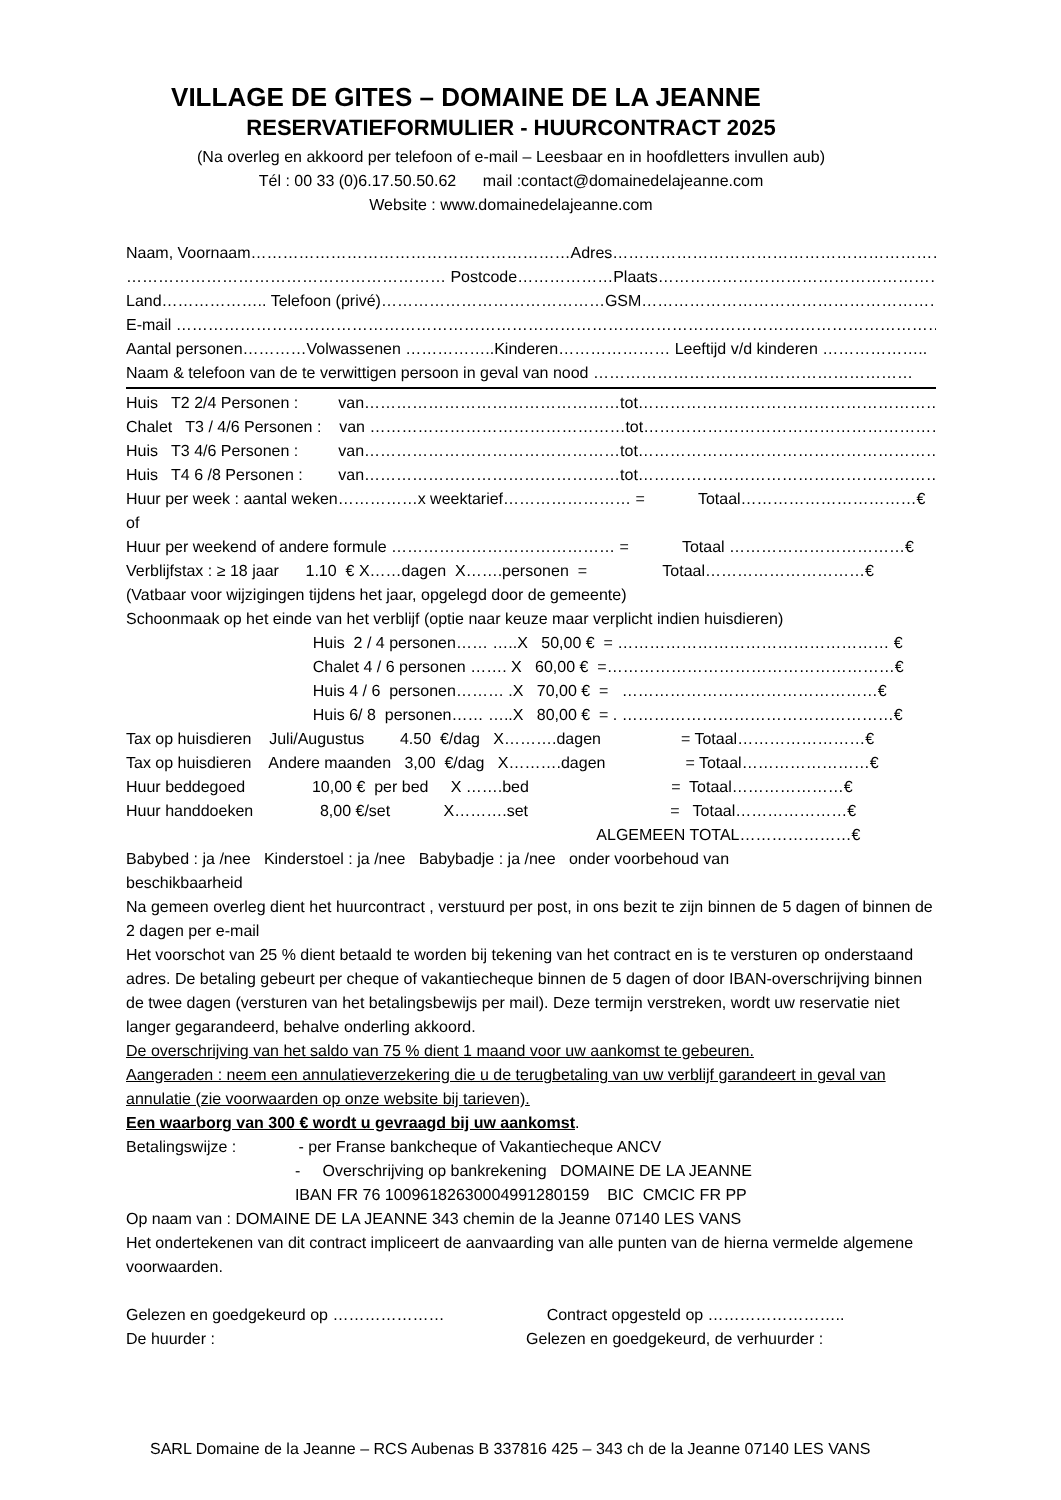VILLAGE DE GITES – DOMAINE DE LA JEANNE
RESERVATIEFORMULIER - HUURCONTRACT 2025
(Na overleg en akkoord per telefoon of e-mail – Leesbaar en in hoofdletters invullen aub)
Tél : 00 33 (0)6.17.50.50.62 mail :contact@domainedelajeanne.com
Website : www.domainedelajeanne.com
Naam, Voornaam……………………………………………………Adres………………………………………………………………
…………………………………………………… Postcode………………Plaats……………………………………………………
Land……………….. Telefoon (privé)……………………………………GSM………………………………………………………
E-mail …………………………………………………………………………………………………………………………………
Aantal personen…………Volwassenen ……………..Kinderen………………… Leeftijd v/d kinderen ………………..
Naam & telefoon van de te verwittigen persoon in geval van nood ……………………………………………………
Huis T2 2/4 Personen : van…………………………………………tot…………………………………………………
Chalet T3 / 4/6 Personen : van …………………………………………tot…………………………………………………
Huis T3 4/6 Personen : van…………………………………………tot…………………………………………………
Huis T4 6 /8 Personen : van…………………………………………tot…………………………………………………
Huur per week : aantal weken……………x weektarief…………………… = Totaal……………………………€
of
Huur per weekend of andere formule …………………………………… = Totaal ……………………………€
Verblijfstax : ≥ 18 jaar 1.10 € X……dagen X…….personen = Totaal…………………………€
(Vatbaar voor wijzigingen tijdens het jaar, opgelegd door de gemeente)
Schoonmaak op het einde van het verblijf (optie naar keuze maar verplicht indien huisdieren)
Huis 2 / 4 personen…… …..X 50,00 € = …………………………………………… €
Chalet 4 / 6 personen ……. X 60,00 € =………………………………………………€
Huis 4 / 6 personen……… .X 70,00 € = …………………………………………€
Huis 6/ 8 personen…… …..X 80,00 € = . ……………………………………………€
Tax op huisdieren Juli/Augustus 4.50 €/dag X……….dagen = Totaal……………………€
Tax op huisdieren Andere maanden 3,00 €/dag X……….dagen = Totaal……………………€
Huur beddegoed 10,00 € per bed X …….bed = Totaal…………………€
Huur handdoeken 8,00 €/set X……….set = Totaal…………………€
ALGEMEEN TOTAL…………………€
Babybed : ja /nee Kinderstoel : ja /nee Babybadje : ja /nee onder voorbehoud van
beschikbaarheid
Na gemeen overleg dient het huurcontract , verstuurd per post, in ons bezit te zijn binnen de 5 dagen of binnen de 2 dagen per e-mail
Het voorschot van 25 % dient betaald te worden bij tekening van het contract en is te versturen op onderstaand adres. De betaling gebeurt per cheque of vakantiecheque binnen de 5 dagen of door IBAN-overschrijving binnen de twee dagen (versturen van het betalingsbewijs per mail). Deze termijn verstreken, wordt uw reservatie niet langer gegarandeerd, behalve onderling akkoord.
De overschrijving van het saldo van 75 % dient 1 maand voor uw aankomst te gebeuren.
Aangeraden : neem een annulatieverzekering die u de terugbetaling van uw verblijf garandeert in geval van annulatie (zie voorwaarden op onze website bij tarieven).
Een waarborg van 300 € wordt u gevraagd bij uw aankomst.
Betalingswijze : - per Franse bankcheque of Vakantiecheque ANCV
- Overschrijving op bankrekening DOMAINE DE LA JEANNE
IBAN FR 76 10096182630004991280159 BIC CMCIC FR PP
Op naam van : DOMAINE DE LA JEANNE 343 chemin de la Jeanne 07140 LES VANS
Het ondertekenen van dit contract impliceert de aanvaarding van alle punten van de hierna vermelde algemene voorwaarden.
Gelezen en goedgekeurd op ………………… Contract opgesteld op ……………………..
De huurder : Gelezen en goedgekeurd, de verhuurder :
SARL Domaine de la Jeanne – RCS Aubenas B 337816 425 – 343 ch de la Jeanne 07140 LES VANS